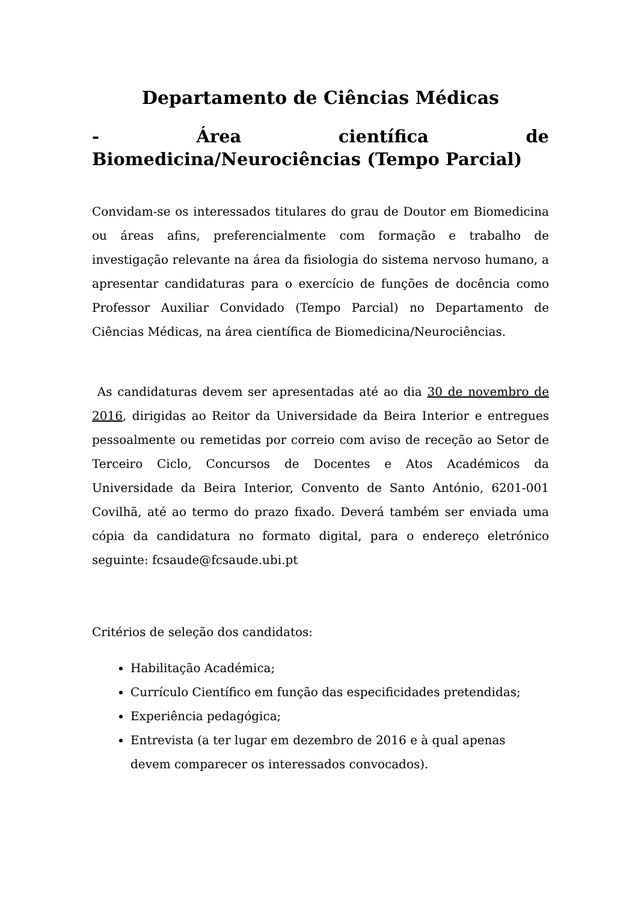Departamento de Ciências Médicas
- Área científica de Biomedicina/Neurociências (Tempo Parcial)
Convidam-se os interessados titulares do grau de Doutor em Biomedicina ou áreas afins, preferencialmente com formação e trabalho de investigação relevante na área da fisiologia do sistema nervoso humano, a apresentar candidaturas para o exercício de funções de docência como Professor Auxiliar Convidado (Tempo Parcial) no Departamento de Ciências Médicas, na área científica de Biomedicina/Neurociências.
As candidaturas devem ser apresentadas até ao dia 30 de novembro de 2016, dirigidas ao Reitor da Universidade da Beira Interior e entregues pessoalmente ou remetidas por correio com aviso de receção ao Setor de Terceiro Ciclo, Concursos de Docentes e Atos Académicos da Universidade da Beira Interior, Convento de Santo António, 6201-001 Covilhã, até ao termo do prazo fixado. Deverá também ser enviada uma cópia da candidatura no formato digital, para o endereço eletrónico seguinte: fcsaude@fcsaude.ubi.pt
Critérios de seleção dos candidatos:
Habilitação Académica;
Currículo Científico em função das especificidades pretendidas;
Experiência pedagógica;
Entrevista (a ter lugar em dezembro de 2016 e à qual apenas devem comparecer os interessados convocados).